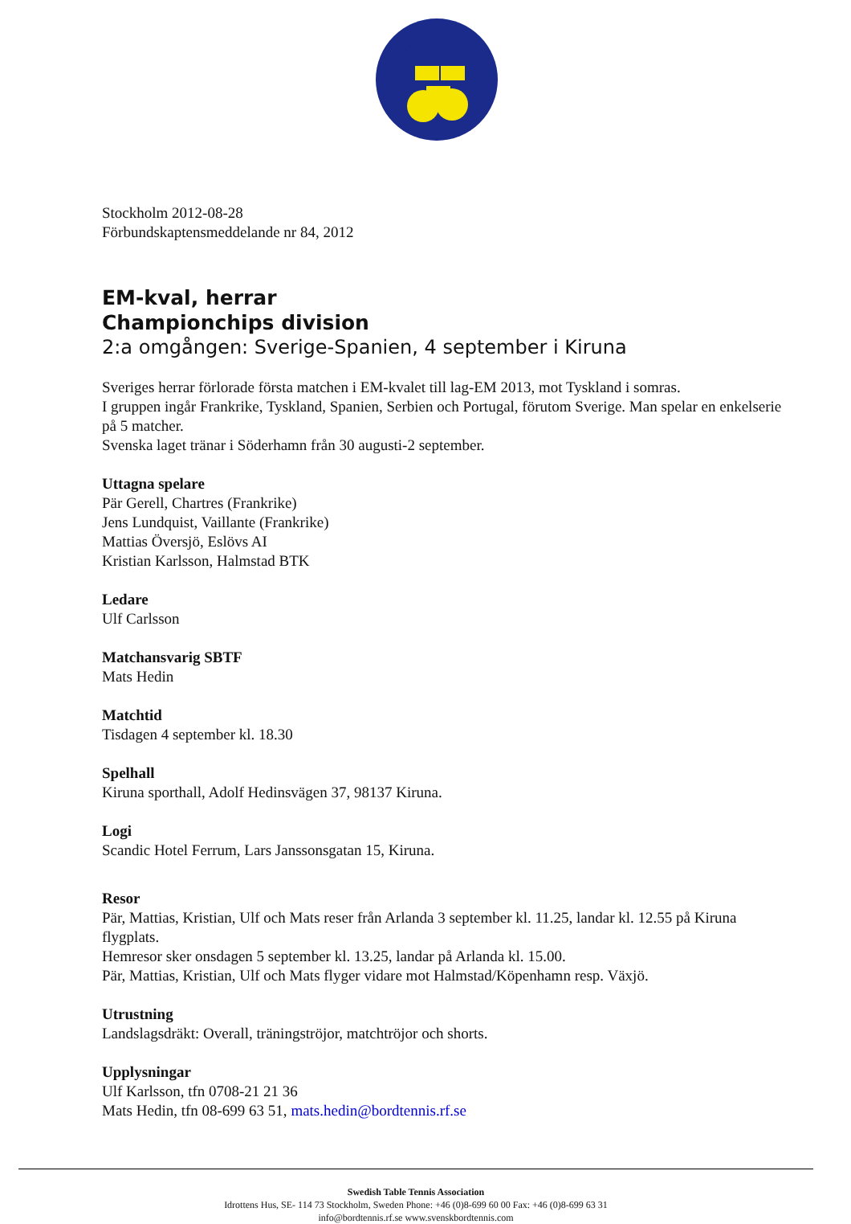Stockholm 2012-08-28
Förbundskaptensmeddelande nr 84, 2012
EM-kval, herrar
Championchips division
2:a omgången: Sverige-Spanien, 4 september i Kiruna
Sveriges herrar förlorade första matchen i EM-kvalet till lag-EM 2013, mot Tyskland i somras.
I gruppen ingår Frankrike, Tyskland, Spanien, Serbien och Portugal, förutom Sverige. Man spelar en enkelserie på 5 matcher.
Svenska laget tränar i Söderhamn från 30 augusti-2 september.
Uttagna spelare
Pär Gerell, Chartres (Frankrike)
Jens Lundquist, Vaillante (Frankrike)
Mattias Översjö, Eslövs AI
Kristian Karlsson, Halmstad BTK
Ledare
Ulf Carlsson
Matchansvarig SBTF
Mats Hedin
Matchtid
Tisdagen 4 september kl. 18.30
Spelhall
Kiruna sporthall, Adolf Hedinsvägen 37, 98137 Kiruna.
Logi
Scandic Hotel Ferrum, Lars Janssonsgatan 15, Kiruna.
Resor
Pär, Mattias, Kristian, Ulf och Mats reser från Arlanda 3 september kl. 11.25, landar kl. 12.55 på Kiruna flygplats.
Hemresor sker onsdagen 5 september kl. 13.25, landar på Arlanda kl. 15.00.
Pär, Mattias, Kristian, Ulf och Mats flyger vidare mot Halmstad/Köpenhamn resp. Växjö.
Utrustning
Landslagsdräkt: Overall, träningströjor, matchtröjor och shorts.
Upplysningar
Ulf Karlsson, tfn 0708-21 21 36
Mats Hedin, tfn 08-699 63 51, mats.hedin@bordtennis.rf.se
Swedish Table Tennis Association
Idrottens Hus, SE- 114 73 Stockholm, Sweden Phone: +46 (0)8-699 60 00 Fax: +46 (0)8-699 63 31
info@bordtennis.rf.se www.svenskbordtennis.com